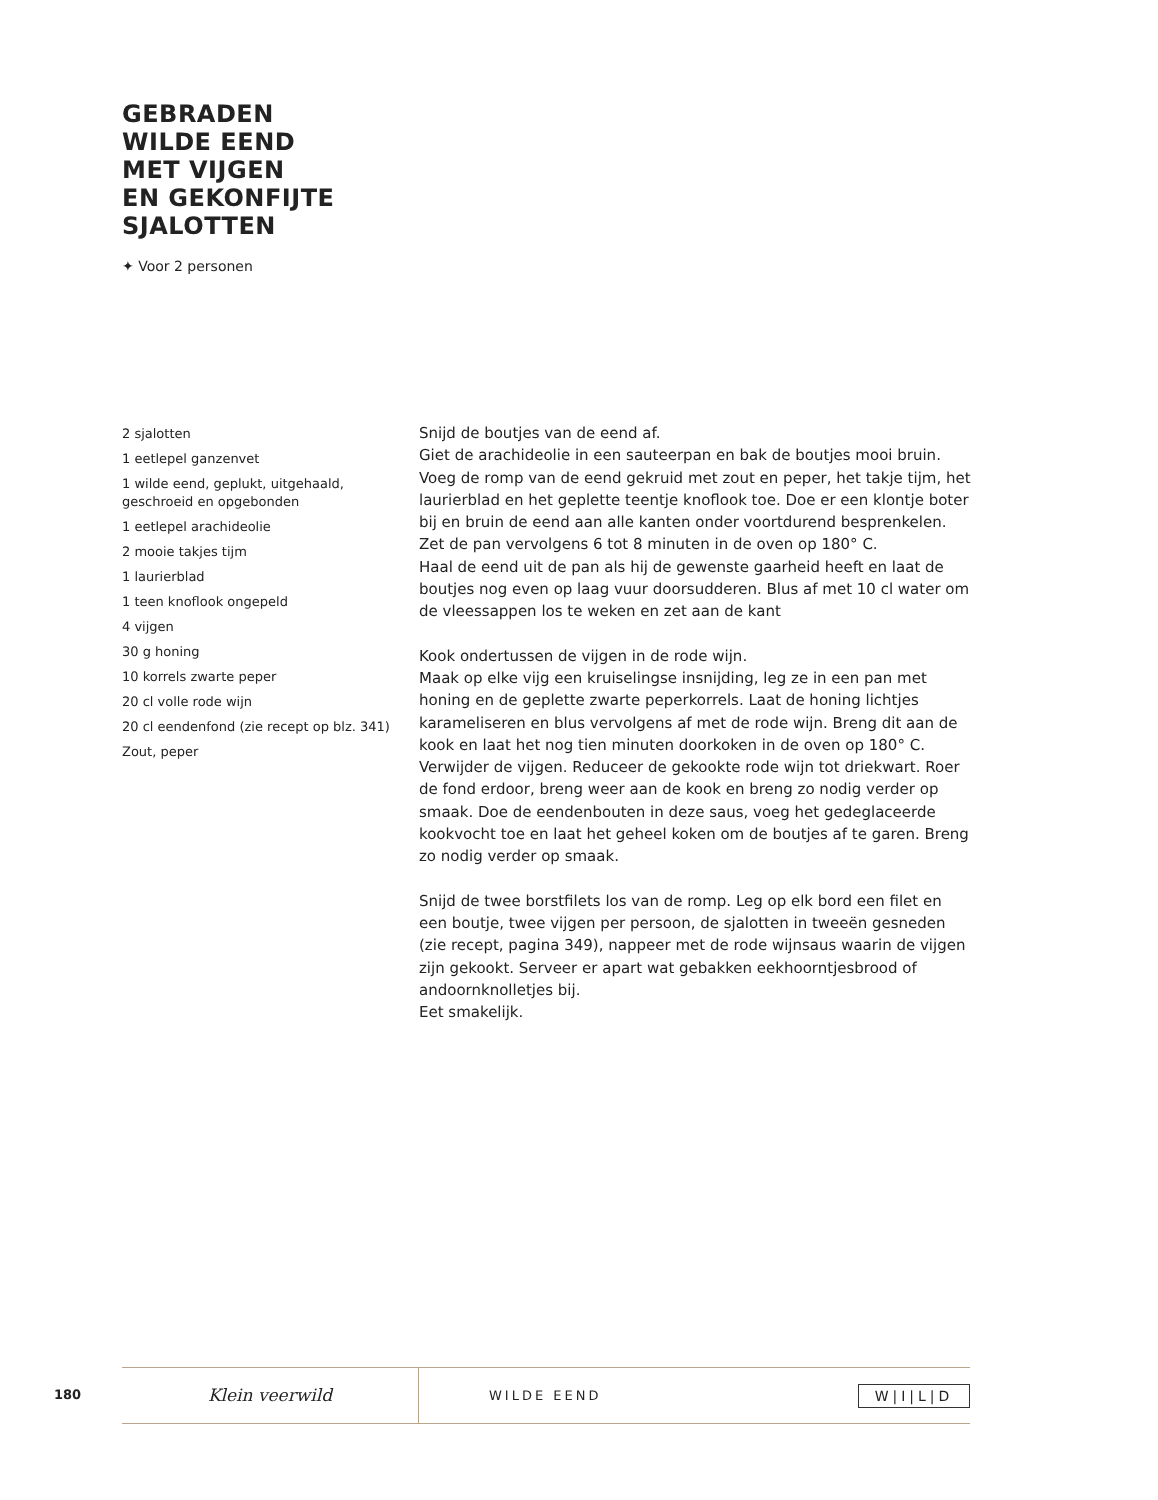GEBRADEN
WILDE EEND
MET VIJGEN
EN GEKONFIJTE
SJALOTTEN
✦ Voor 2 personen
2 sjalotten
1 eetlepel ganzenvet
1 wilde eend, geplukt, uitgehaald, geschroeid en opgebonden
1 eetlepel arachideolie
2 mooie takjes tijm
1 laurierblad
1 teen knoflook ongepeld
4 vijgen
30 g honing
10 korrels zwarte peper
20 cl volle rode wijn
20 cl eendenfond (zie recept op blz. 341)
Zout, peper
Snijd de boutjes van de eend af.
Giet de arachideolie in een sauteerpan en bak de boutjes mooi bruin. Voeg de romp van de eend gekruid met zout en peper, het takje tijm, het laurierblad en het geplette teentje knoflook toe. Doe er een klontje boter bij en bruin de eend aan alle kanten onder voortdurend besprenkelen.
Zet de pan vervolgens 6 tot 8 minuten in de oven op 180° C.
Haal de eend uit de pan als hij de gewenste gaarheid heeft en laat de boutjes nog even op laag vuur doorsudderen. Blus af met 10 cl water om de vleessappen los te weken en zet aan de kant
Kook ondertussen de vijgen in de rode wijn.
Maak op elke vijg een kruiselingse insnijding, leg ze in een pan met honing en de geplette zwarte peperkorrels. Laat de honing lichtjes karameliseren en blus vervolgens af met de rode wijn. Breng dit aan de kook en laat het nog tien minuten doorkoken in de oven op 180° C.
Verwijder de vijgen. Reduceer de gekookte rode wijn tot driekwart. Roer de fond erdoor, breng weer aan de kook en breng zo nodig verder op smaak. Doe de eendenbouten in deze saus, voeg het gedeglaceerde kookvocht toe en laat het geheel koken om de boutjes af te garen. Breng zo nodig verder op smaak.
Snijd de twee borstfilets los van de romp. Leg op elk bord een filet en een boutje, twee vijgen per persoon, de sjalotten in tweeën gesneden (zie recept, pagina 349), nappeer met de rode wijnsaus waarin de vijgen zijn gekookt. Serveer er apart wat gebakken eekhoorntjesbrood of andoornknolletjes bij.
Eet smakelijk.
180
Klein veerwild
WILDE EEND
W|I|L|D